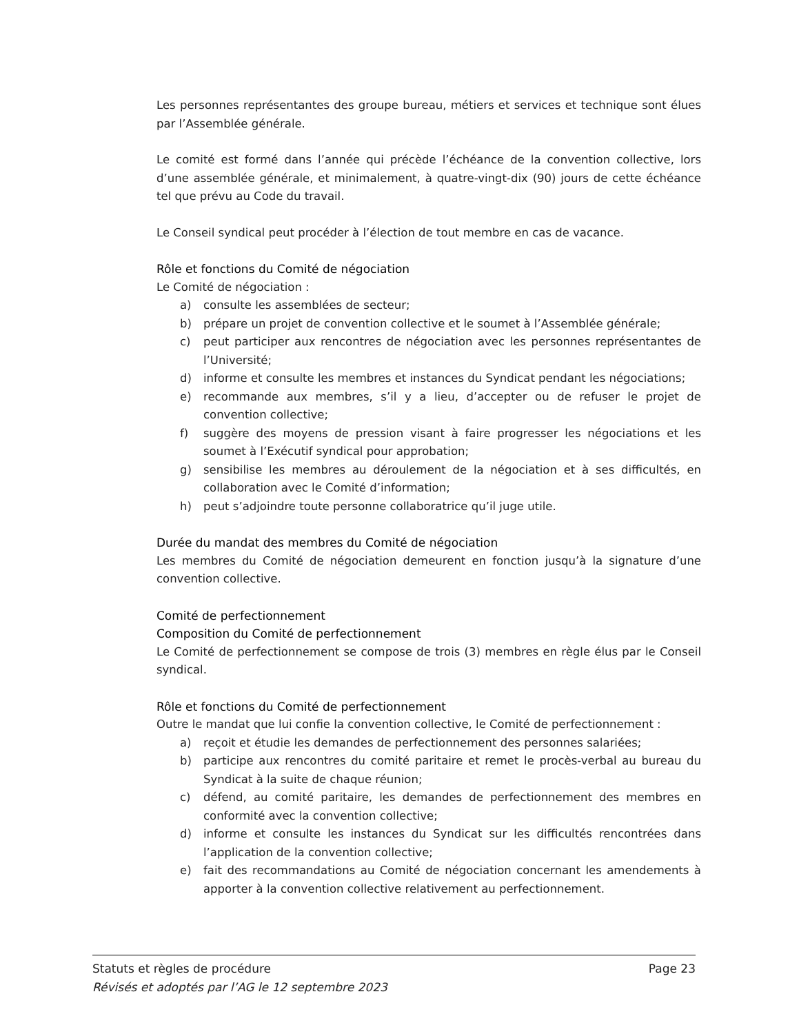Les personnes représentantes des groupe bureau, métiers et services et technique sont élues par l’Assemblée générale.
Le comité est formé dans l’année qui précède l’échéance de la convention collective, lors d’une assemblée générale, et minimalement, à quatre-vingt-dix (90) jours de cette échéance tel que prévu au Code du travail.
Le Conseil syndical peut procéder à l’élection de tout membre en cas de vacance.
Rôle et fonctions du Comité de négociation
Le Comité de négociation :
a) consulte les assemblées de secteur;
b) prépare un projet de convention collective et le soumet à l’Assemblée générale;
c) peut participer aux rencontres de négociation avec les personnes représentantes de l’Université;
d) informe et consulte les membres et instances du Syndicat pendant les négociations;
e) recommande aux membres, s’il y a lieu, d’accepter ou de refuser le projet de convention collective;
f) suggère des moyens de pression visant à faire progresser les négociations et les soumet à l’Exécutif syndical pour approbation;
g) sensibilise les membres au déroulement de la négociation et à ses difficultés, en collaboration avec le Comité d’information;
h) peut s’adjoindre toute personne collaboratrice qu’il juge utile.
Durée du mandat des membres du Comité de négociation
Les membres du Comité de négociation demeurent en fonction jusqu’à la signature d’une convention collective.
Comité de perfectionnement
Composition du Comité de perfectionnement
Le Comité de perfectionnement se compose de trois (3) membres en règle élus par le Conseil syndical.
Rôle et fonctions du Comité de perfectionnement
Outre le mandat que lui confie la convention collective, le Comité de perfectionnement :
a) reçoit et étudie les demandes de perfectionnement des personnes salariées;
b) participe aux rencontres du comité paritaire et remet le procès-verbal au bureau du Syndicat à la suite de chaque réunion;
c) défend, au comité paritaire, les demandes de perfectionnement des membres en conformité avec la convention collective;
d) informe et consulte les instances du Syndicat sur les difficultés rencontrées dans l’application de la convention collective;
e) fait des recommandations au Comité de négociation concernant les amendements à apporter à la convention collective relativement au perfectionnement.
Statuts et règles de procédure Page 23
Révisés et adoptés par l’AG le 12 septembre 2023